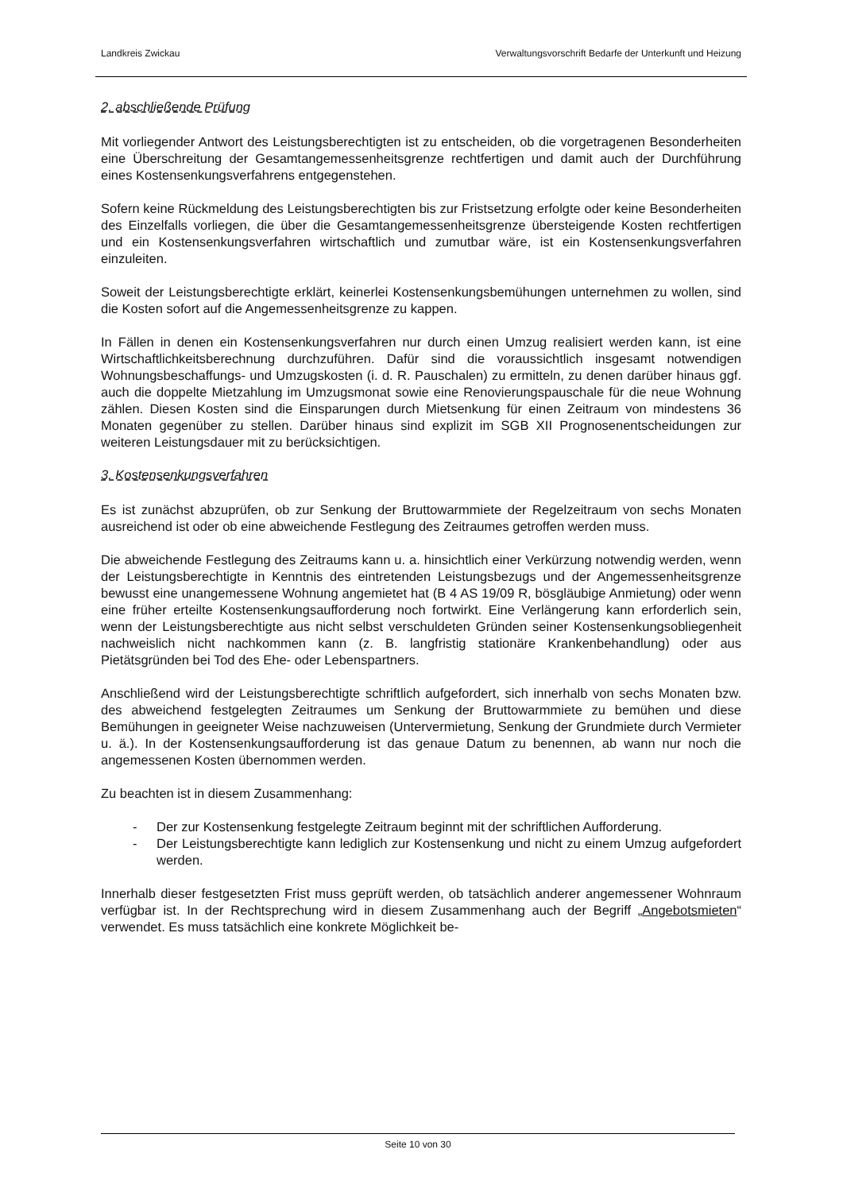Landkreis Zwickau Verwaltungsvorschrift Bedarfe der Unterkunft und Heizung
2. abschließende Prüfung
Mit vorliegender Antwort des Leistungsberechtigten ist zu entscheiden, ob die vorgetragenen Besonderheiten eine Überschreitung der Gesamtangemessenheitsgrenze rechtfertigen und damit auch der Durchführung eines Kostensenkungsverfahrens entgegenstehen.
Sofern keine Rückmeldung des Leistungsberechtigten bis zur Fristsetzung erfolgte oder keine Besonderheiten des Einzelfalls vorliegen, die über die Gesamtangemessenheitsgrenze übersteigende Kosten rechtfertigen und ein Kostensenkungsverfahren wirtschaftlich und zumutbar wäre, ist ein Kostensenkungsverfahren einzuleiten.
Soweit der Leistungsberechtigte erklärt, keinerlei Kostensenkungsbemühungen unternehmen zu wollen, sind die Kosten sofort auf die Angemessenheitsgrenze zu kappen.
In Fällen in denen ein Kostensenkungsverfahren nur durch einen Umzug realisiert werden kann, ist eine Wirtschaftlichkeitsberechnung durchzuführen. Dafür sind die voraussichtlich insgesamt notwendigen Wohnungsbeschaffungs- und Umzugskosten (i. d. R. Pauschalen) zu ermitteln, zu denen darüber hinaus ggf. auch die doppelte Mietzahlung im Umzugsmonat sowie eine Renovierungspauschale für die neue Wohnung zählen. Diesen Kosten sind die Einsparungen durch Mietsenkung für einen Zeitraum von mindestens 36 Monaten gegenüber zu stellen. Darüber hinaus sind explizit im SGB XII Prognosenentscheidungen zur weiteren Leistungsdauer mit zu berücksichtigen.
3. Kostensenkungsverfahren
Es ist zunächst abzuprüfen, ob zur Senkung der Bruttowarmmiete der Regelzeitraum von sechs Monaten ausreichend ist oder ob eine abweichende Festlegung des Zeitraumes getroffen werden muss.
Die abweichende Festlegung des Zeitraums kann u. a. hinsichtlich einer Verkürzung notwendig werden, wenn der Leistungsberechtigte in Kenntnis des eintretenden Leistungsbezugs und der Angemessenheitsgrenze bewusst eine unangemessene Wohnung angemietet hat (B 4 AS 19/09 R, bösgläubige Anmietung) oder wenn eine früher erteilte Kostensenkungsaufforderung noch fortwirkt. Eine Verlängerung kann erforderlich sein, wenn der Leistungsberechtigte aus nicht selbst verschuldeten Gründen seiner Kostensenkungsobliegenheit nachweislich nicht nachkommen kann (z. B. langfristig stationäre Krankenbehandlung) oder aus Pietätsgründen bei Tod des Ehe- oder Lebenspartners.
Anschließend wird der Leistungsberechtigte schriftlich aufgefordert, sich innerhalb von sechs Monaten bzw. des abweichend festgelegten Zeitraumes um Senkung der Bruttowarmmiete zu bemühen und diese Bemühungen in geeigneter Weise nachzuweisen (Untervermietung, Senkung der Grundmiete durch Vermieter u. ä.). In der Kostensenkungsaufforderung ist das genaue Datum zu benennen, ab wann nur noch die angemessenen Kosten übernommen werden.
Zu beachten ist in diesem Zusammenhang:
- Der zur Kostensenkung festgelegte Zeitraum beginnt mit der schriftlichen Aufforderung.
- Der Leistungsberechtigte kann lediglich zur Kostensenkung und nicht zu einem Umzug aufgefordert werden.
Innerhalb dieser festgesetzten Frist muss geprüft werden, ob tatsächlich anderer angemessener Wohnraum verfügbar ist. In der Rechtsprechung wird in diesem Zusammenhang auch der Begriff „Angebotsmieten“ verwendet. Es muss tatsächlich eine konkrete Möglichkeit be-
Seite 10 von 30